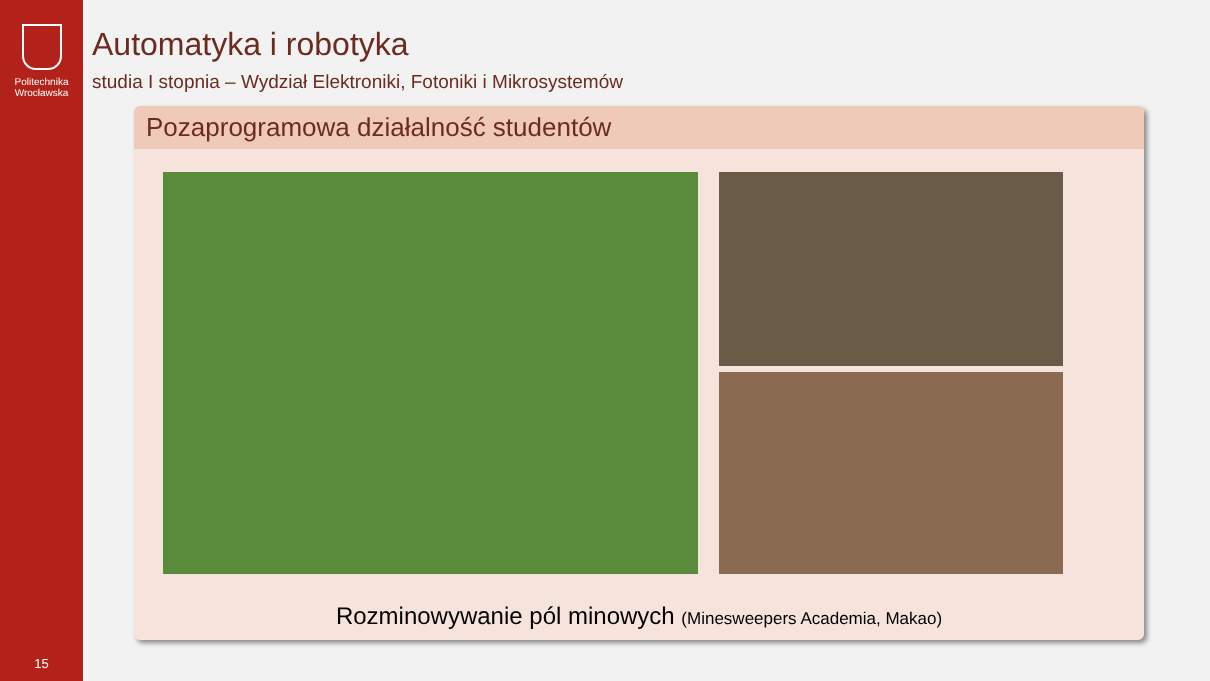Politechnika
Wrocławska
15
Automatyka i robotyka
studia I stopnia – Wydział Elektroniki, Fotoniki i Mikrosystemów
Pozaprogramowa działalność studentów
Rozminowywanie pól minowych (Minesweepers Academia, Makao)